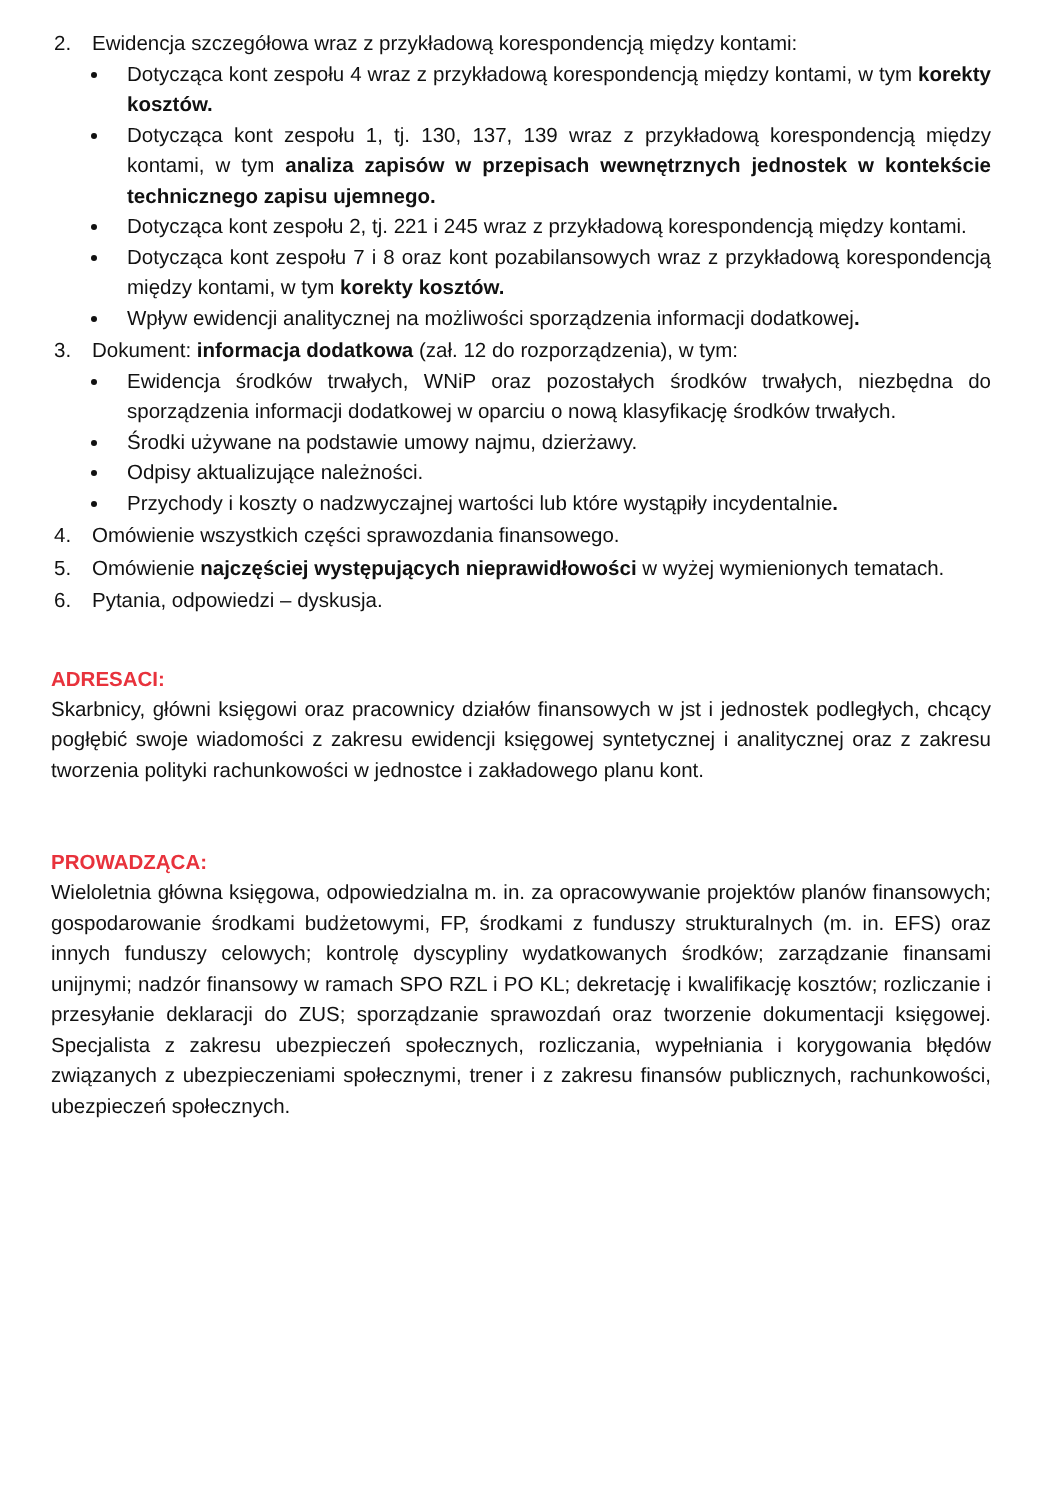2. Ewidencja szczegółowa wraz z przykładową korespondencją między kontami:
Dotycząca kont zespołu 4 wraz z przykładową korespondencją między kontami, w tym korekty kosztów.
Dotycząca kont zespołu 1, tj. 130, 137, 139 wraz z przykładową korespondencją między kontami, w tym analiza zapisów w przepisach wewnętrznych jednostek w kontekście technicznego zapisu ujemnego.
Dotycząca kont zespołu 2, tj. 221 i 245 wraz z przykładową korespondencją między kontami.
Dotycząca kont zespołu 7 i 8 oraz kont pozabilansowych wraz z przykładową korespondencją między kontami, w tym korekty kosztów.
Wpływ ewidencji analitycznej na możliwości sporządzenia informacji dodatkowej.
3. Dokument: informacja dodatkowa (zał. 12 do rozporządzenia), w tym:
Ewidencja środków trwałych, WNiP oraz pozostałych środków trwałych, niezbędna do sporządzenia informacji dodatkowej w oparciu o nową klasyfikację środków trwałych.
Środki używane na podstawie umowy najmu, dzierżawy.
Odpisy aktualizujące należności.
Przychody i koszty o nadzwyczajnej wartości lub które wystąpiły incydentalnie.
4. Omówienie wszystkich części sprawozdania finansowego.
5. Omówienie najczęściej występujących nieprawidłowości w wyżej wymienionych tematach.
6. Pytania, odpowiedzi – dyskusja.
ADRESACI:
Skarbnicy, główni księgowi oraz pracownicy działów finansowych w jst i jednostek podległych, chcący pogłębić swoje wiadomości z zakresu ewidencji księgowej syntetycznej i analitycznej oraz z zakresu tworzenia polityki rachunkowości w jednostce i zakładowego planu kont.
PROWADZĄCA:
Wieloletnia główna księgowa, odpowiedzialna m. in. za opracowywanie projektów planów finansowych; gospodarowanie środkami budżetowymi, FP, środkami z funduszy strukturalnych (m. in. EFS) oraz innych funduszy celowych; kontrolę dyscypliny wydatkowanych środków; zarządzanie finansami unijnymi; nadzór finansowy w ramach SPO RZL i PO KL; dekretację i kwalifikację kosztów; rozliczanie i przesyłanie deklaracji do ZUS; sporządzanie sprawozdań oraz tworzenie dokumentacji księgowej. Specjalista z zakresu ubezpieczeń społecznych, rozliczania, wypełniania i korygowania błędów związanych z ubezpieczeniami społecznymi, trener i z zakresu finansów publicznych, rachunkowości, ubezpieczeń społecznych.